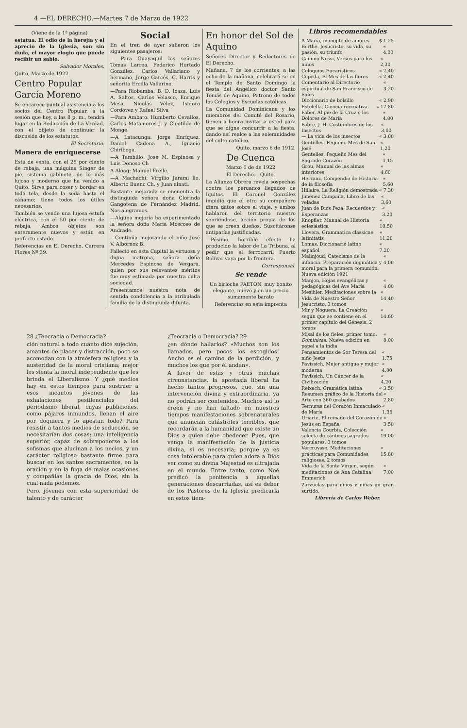4 —EL DERECHO.—Martes 7 de Marzo de 1922
(Viene de la 1ª página)
estatua. El odio de la herejía y el aprecio de la Iglesia, son sin duda, el mayor elogio que puede recibir un sabio.
Salvador Morales.
Quito, Marzo de 1922
Centro Popular García Moreno
Se encarece puntual asistencia a los socios del Centro Popular, a la sesión que hoy, a las 8 p. m., tendrá lugar en la Redacción de La Verdad, con el objeto de continuar la discusión de los estatutos.
El Secretario.
Manera de enriquecerse
Está de venta, con el 25 por ciento de rebaja, una máquina Singer de pie, sistema gabinete, de lo más lujoso y moderno que ha venido a Quito. Sirve para coser y bordar en toda tela, desde la seda hasta el cáñamo; tiene todos los útiles necesarios.
También se vende una lujosa estufa eléctrica, con el 50 por ciento de rebaja. Ambos objetos son enteramente nuevos y están en perfecto estado.
Referencias en El Derecho, Carrera Flores Nº 39.
Social
En el tren de ayer salieron los siguientes pasajeros:
— Para Guayaquil los señores Tomas Larrea, Federico Hurtado González, Carlos Vallariano y hermano, Jorge Garcés, C. Harris y señorita Ercilla Vallarino.
—Para Riobamba: B. D. Icaza, Luis A. Saltos, Carlos Velasco, Enrique Mesa, Nicolás Vélez, Isidoro Cordovez y Rafael Silva
—Para Ambato: Humberto Cevallos, Carlos Matamoros J. y Cleotilde de Monge.
—A Latacunga: Jorge Enríquez, Daniel Cadena A., Ignacio Chiriboga.
—A Tambillo: José M. Espinosa y Luis Donoso Ch
A Alóag: Manuel Freile.
—A Machachi: Virgilio Jarami llo, Alberto Buenc Ch. y Juan alnati.
Bastante mejorada se encuentra la distinguida señora doña Clorinda Gangotena de Fernández Madrid. Nos alegramos.
—Alguna mejoría ha experimentado la señora doña María Moscoso de Andrade.
—Continúa mejorando el niño José V. Albornoz B.
Falleció en esta Capital la virtuosa y digna matrona, señora doña Mercedes Espinosa de Vergara, quien por sus relevantes méritos fue muy estimada por nuestra culta sociedad.
Presentamos nuestra nota de sentida condolencia a la atribulada familia de la distinguida difunta.
En honor del Sol de Aquino
Señores Director y Redactores de El Derecho.
Mañana, 7 de los corrientes, a las ocho de la mañana, celebrará se en el Templo de Santo Domingo la fiesta del Angélico doctor Santo Tomás de Aquino, Patrono de todos los Colegios y Escuelas católicas.
La Comunidad Dominicana y los miembros del Comité del Rosario, tienen a honra invitar a usted para que se digne concurrir a la fiesta, dando así realce a las solemnidades del culto católico.
Quito, marzo 6 de 1912.
De Cuenca
Marzo 6 de de 1922
El Derecho.—Quito.
La Alianza Obrera revela sospechas contra los peruanos llegados de Iquitos. El Coronel González impidió que el otro su compañero diera datos sobre el viaje, y ambos hablaron del territorio nuestro sonriéndose, acción propia de los que se creen dueños. Suscitáronse antipatías justificadas.
—Pésimo, horrible efecto ha producido la labor de La Tribuna, al pedir que el ferrocarril Puerto Bolívar vaya por la frontera.
Corresponsal.
Se vende
Un birloche FAETON, muy bonito elegante, nuevo y en un precio sumamente barato
Referencias en esta imprenta
28 ¿Teocracia o Democracia?
ción natural a todo cuanto dice sujeción, amantes de placer y distracción, poco se acomodan con la atmósfera religiosa y la austeridad de la moral cristiana; mejor les sienta la moral independiente que les brinda el Liberalismo. Y ¿qué medios hay en estos tiempos para sustraer a esos incautos jóvenes de las exhalaciones pestilenciales del periodismo liberal, cuyas publiciones, como pájaros inmundos, llenan el aire por doquiera y lo apestan todo? Para resistir a tantos medios de seducción, se necesitarían dos cosas: una inteligencia superior, capaz de sobreponerse a los sofismas que alucinan a los necios, y un carácter religioso bastante firme para buscar en los santos sacramentos, en la oración y en la fuga de malas ocasiones y compañías la gracia de Dios, sin la cual nada podemos.
Pero, jóvenes con esta superioridad de talento y de carácter
¿Teocracia o Democracia? 29
¿en dónde hallarlos? «Muchos son los llamados, pero pocos los escogidos! Ancho es el camino de la perdición, y muchos los que por él andan».
A favor de estas y otras muchas circunstancias, la apostasía liberal ha hecho tantos progresos, que, sin una intervención divina y extraordinaria, ya no podrán ser contenidos. Muchos así lo creen y no han faltado en nuestros tiempos manifestaciones sobrenaturales que anuncian catástrofes terribles, que recordarán a la humanidad que existe un Dios a quien debe obedecer. Pues, que venga la manifestación de la justicia divina, si es necesaria; porque ya es cosa intolerable para quien adora a Dios ver como su divina Majestad es ultrajada en el mundo. Entre tanto, como Noé predicó la penitencia a aquellas generaciones descarriadas, así es deber de los Pastores de la Iglesia predicarla en estos tiem-
Libros recomendables
A María, manojito de amores $ 1,25
Berthe. Jesucristo, su vida, su pasión, su triunfo « 4,00
Camino Nessi, Versos para los niños « 2,30
Coloquios Eucarísticos « 2,40
Cepeda, El Mes de las flores « 2,40
Comentario al Directorio espiritual de San Francisco de Sales « 3,20
Diccionario de bolsillo « 2,90
Estelella, Ciencia recreativa « 12,80
Faber, Al pie de la Cruz o los Dolores de María « 4,80
Fabre, J. H. Costumbres de los Insectos « 3,00
— La vida de los insectos « 3.00
Gentelles, Pequeño Mes de San José « 1,20
Gentelles, Pequeño Mes del Sagrado Corazón « 1,15
Grou, Manual de las almas interiores « 4,60
Herranz, Compendio de Historia de la filosofía « 5,60
Hillaire, La Religión demostrada « 7,30
Jiménez Campaña, Libro de las veladas « 3,60
Juan de Dios Peza. Recuerdos y Esperanzas « 3.20
Knopfler, Manual de Historia eclesiástica « 10,50
Llovera, Grammatica classicae latinitatis « 11,20
Lomas, Diccionario latino español « 7,20
Malinjoud, Catecismo de la infancia. Preparación dogmática y moral para la primera comunión. Nueva edición 1921 « 4,00
Manjon, Hojas evangélicas y pedagógicas del Ave María « 4,00
Mesihler. Meditaciones sobre la Vida de Nuestro Señor Jesucristo, 3 tomos « 14,40
Mir y Noguera, La Creación según que se contiene en el primer capítulo del Génesis. 2 tomos « 14.60
Misal de los fieles, primer tomo: Dominicas. Nueva edición en papel a la india « 8,00
Pensamientos de Sor Teresa del niño Jesús « 1,75
Pavissich, Mujer antigua y mujer moderna « 4,80
Pavissich, Un Cáncer de la Civilización « 4,20
Reixach, Gramática latina « 3,50
Resumen gráfico de la Historia del Arte con 360 grabados « 2,80
Ternuras del Corazón Inmaculado de María « 1,35
Uriarte, El reinado del Corazón de Jesús en España « 3,50
Valencia Courbis, Colección selecta de cánticos sagrados populares, 3 tomos « 19,00
Vercruysse, Meditaciones prácticas para Comunidades religiosas, 2 tomos « 15,80
Vida de la Santa Virgen, según meditaciones de Ana Catalina Emmerich « 7,00
Zarzuelas para niños y niñas un gran surtido.
Librería de Carlos Weber.